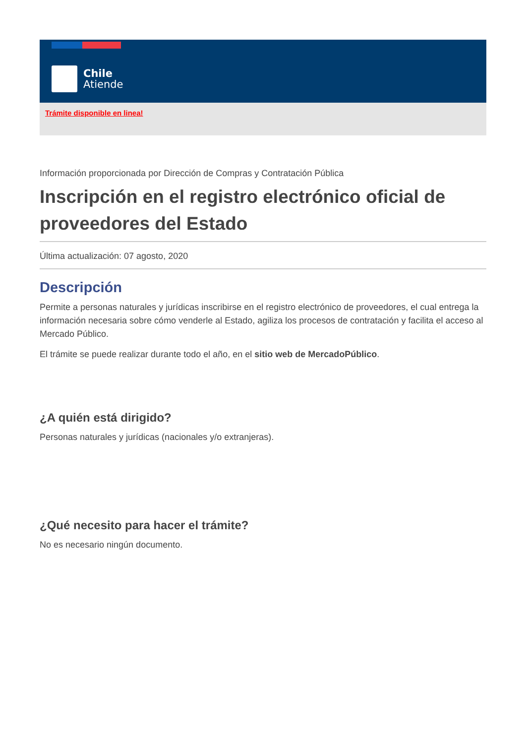Chile
Atiende
Trámite disponible en linea!
Información proporcionada por Dirección de Compras y Contratación Pública
Inscripción en el registro electrónico oficial de proveedores del Estado
Última actualización: 07 agosto, 2020
Descripción
Permite a personas naturales y jurídicas inscribirse en el registro electrónico de proveedores, el cual entrega la información necesaria sobre cómo venderle al Estado, agiliza los procesos de contratación y facilita el acceso al Mercado Público.
El trámite se puede realizar durante todo el año, en el sitio web de MercadoPúblico.
¿A quién está dirigido?
Personas naturales y jurídicas (nacionales y/o extranjeras).
¿Qué necesito para hacer el trámite?
No es necesario ningún documento.